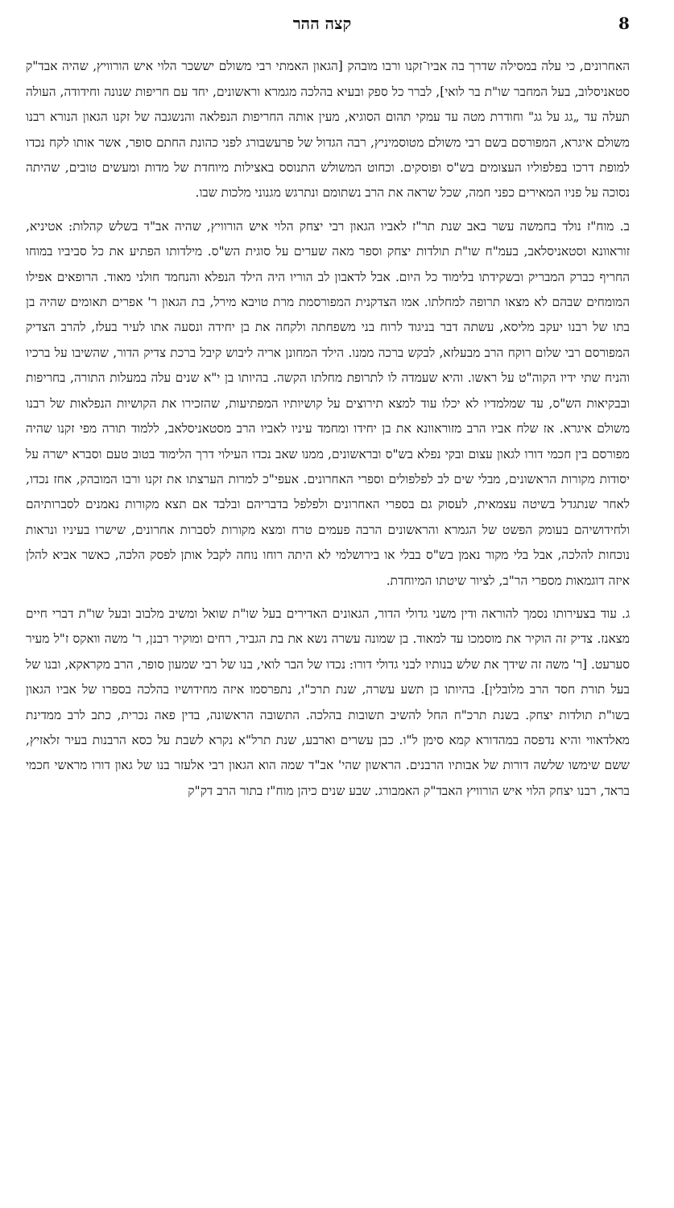8 קצה ההר
האחרונים, כי עלה במסילה שדרך בה אביו־זקנו ורבו מובהק [הגאון האמתי רבי משולם יששכר הלוי איש הורוויץ, שהיה אבד"ק סטאניסלוב, בעל המחבר שו"ת בר לואי], לברר כל ספק ובעיא בהלכה מגמרא וראשונים, יחד עם חריפות שנונה וחידודה, העולה תעלה עד „גג על גג" וחודרת מטה עד עמקי תהום הסוגיא, מעין אותה החריפות הנפלאה והנשגבה של זקנו הגאון הנורא רבנו משולם איגרא, המפורסם בשם רבי משולם מטוסמיניץ, רבה הגדול של פרעשבורג לפני כהונת החתם סופר, אשר אותו לקח נכדו למופת דרכו בפלפוליו העצומים בש"ס ופוסקים. וכחוט המשולש התנוסס באצילות מיוחדת של מדות ומעשים טובים, שהיתה נסוכה על פניו המאירים כפני חמה, שכל שראה את הרב נשתומם ונתרגש מגנוני מלכות שבו.
ב. מוח"ז נולד בחמשה עשר באב שנת תר"ז לאביו הגאון רבי יצחק הלוי איש הורוויץ, שהיה אב"ד בשלש קהלות: אטיניא, זוראוונא וסטאניסלאב, בעמ"ח שו"ת תולדות יצחק וספר מאה שערים על סוגית הש"ס. מילדותו הפתיע את כל סביביו במוחו החריף כברק המבריק ובשקידתו בלימוד כל היום. אבל לדאבון לב הוריו היה הילד הנפלא והנחמד חולני מאוד. הרופאים אפילו המומחים שבהם לא מצאו תרופה למחלתו. אמו הצדקנית המפורסמת מרת טויבא מירל, בת הגאון ר' אפרים תאומים שהיה בן בתו של רבנו יעקב מליסא, עשתה דבר בניגוד לרוח בני משפחתה ולקחה את בן יחידה ונסעה אתו לעיר בעלז, להרב הצדיק המפורסם רבי שלום רוקח הרב מבעלזא, לבקש ברכה ממנו. הילד המחונן אריה ליבוש קיבל ברכת צדיק הדור, שהשיבו על ברכיו והניח שתי ידיו הקוה"ט על ראשו. והיא שעמדה לו לתרופת מחלתו הקשה. בהיותו בן י"א שנים עלה במעלות התורה, בחריפות ובבקיאות הש"ס, עד שמלמדיו לא יכלו עוד למצא תירוצים על קושיותיו המפתיעות, שהזכירו את הקושיות הנפלאות של רבנו משולם איגרא. אז שלח אביו הרב מזוראוונא את בן יחידו ומחמד עיניו לאביו הרב מסטאניסלאב, ללמוד תורה מפי זקנו שהיה מפורסם בין חכמי דורו לגאון עצום ובקי נפלא בש"ס ובראשונים, ממנו שאב נכדו העילוי דרך הלימוד בטוב טעם וסברא ישרה על יסודות מקורות הראשונים, מבלי שים לב לפלפולים וספרי האחרונים. אעפי"כ למרות הערצתו את זקנו ורבו המובהק, אחז נכדו, לאחר שנתגדל בשיטה עצמאית, לעסוק גם בספרי האחרונים ולפלפל בדבריהם ובלבד אם תצא מקורות נאמנים לסברותיהם ולחידושיהם בעומק הפשט של הגמרא והראשונים הרבה פעמים טרח ומצא מקורות לסברות אחרונים, שישרו בעיניו ונראות נוכחות להלכה, אבל בלי מקור נאמן בש"ס בבלי או בירושלמי לא היתה רוחו נוחה לקבל אותן לפסק הלכה, כאשר אביא להלן איזה דוגמאות מספרי הר"ב, לציור שיטתו המיוחדת.
ג. עוד בצעירותו נסמך להוראה ודין משני גדולי הדור, הגאונים האדירים בעל שו"ת שואל ומשיב מלבוב ובעל שו"ת דברי חיים מצאנז. צדיק זה הוקיר את מוסמכו עד למאוד. בן שמונה עשרה נשא את בת הגביר, רחים ומוקיר רבנן, ר' משה וואקס ז"ל מעיר סערעט. [ר' משה זה שידך את שלש בנותיו לבני גדולי דורו: נכדו של הבר לואי, בנו של רבי שמעון סופר, הרב מקראקא, ובנו של בעל תורת חסד הרב מלובלין]. בהיותו בן תשע עשרה, שנת תרכ"ו, נתפרסמו איזה מחידושיו בהלכה בספרו של אביו הגאון בשו"ת תולדות יצחק. בשנת תרכ"ח החל להשיב תשובות בהלכה. התשובה הראשונה, בדין פאה נכרית, כתב לרב ממדינת מאלדאווי והיא נדפסה במהדורא קמא סימן ל"ו. כבן עשרים וארבע, שנת תרל"א נקרא לשבת על כסא הרבנות בעיר זלאזיץ, ששם שימשו שלשה דורות של אבותיו הרבנים. הראשון שהי' אב"ד שמה הוא הגאון רבי אלעזר בנו של גאון דורו מראשי חכמי בראד, רבנו יצחק הלוי איש הורוויץ האבד"ק האמבורג. שבע שנים כיהן מוח"ז בתור הרב דק"ק